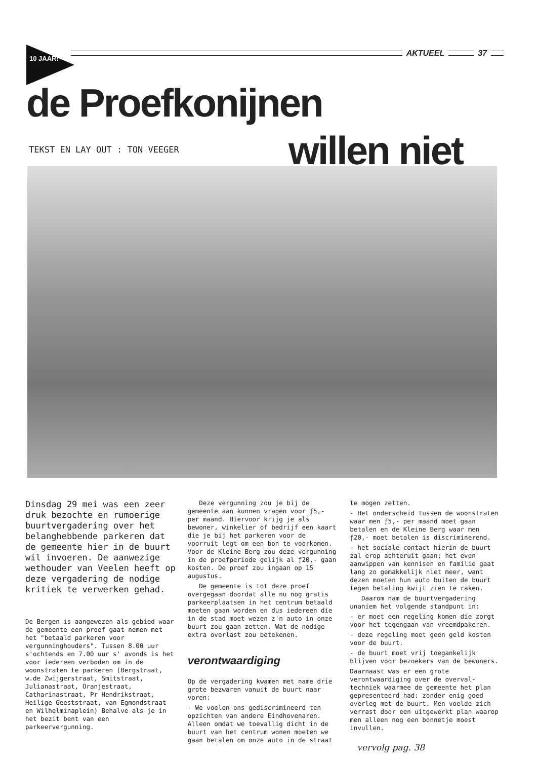10 JAAR!
AKTUEEL 37
de Proefkonijnen
TEKST EN LAY OUT : TON VEEGER willen niet
Dinsdag 29 mei was een zeer druk bezochte en rumoerige buurtvergadering over het belanghebbende parkeren dat de gemeente hier in de buurt wil invoeren. De aanwezige wethouder van Veelen heeft op deze vergadering de nodige kritiek te verwerken gehad.
De Bergen is aangewezen als gebied waar de gemeente een proef gaat nemen met het "betaald parkeren voor vergunninghouders". Tussen 8.00 uur s'ochtends en 7.00 uur s' avonds is het voor iedereen verboden om in de woonstraten te parkeren (Bergstraat, w.de Zwijgerstraat, Smitstraat, Julianastraat, Oranjestraat, Catharinastraat, Pr Hendrikstraat, Heilige Geeststraat, van Egmondstraat en Wilhelminaplein) Behalve als je in het bezit bent van een parkeervergunning.
Deze vergunning zou je bij de gemeente aan kunnen vragen voor ƒ5,- per maand. Hiervoor krijg je als bewoner, winkelier of bedrijf een kaart die je bij het parkeren voor de voorruit legt om een bon te voorkomen. Voor de Kleine Berg zou deze vergunning in de proefperiode gelijk al ƒ20,- gaan kosten. De proef zou ingaan op 15 augustus.
De gemeente is tot deze proef overgegaan doordat alle nu nog gratis parkeerplaatsen in het centrum betaald moeten gaan worden en dus iedereen die in de stad moet wezen z'n auto in onze buurt zou gaan zetten. Wat de nodige extra overlast zou betekenen.
verontwaardiging
Op de vergadering kwamen met name drie grote bezwaren vanuit de buurt naar voren:
- We voelen ons gediscrimineerd ten opzichten van andere Eindhovenaren. Alleen omdat we toevallig dicht in de buurt van het centrum wonen moeten we gaan betalen om onze auto in de straat
te mogen zetten.
- Het onderscheid tussen de woonstraten waar men ƒ5,- per maand moet gaan betalen en de Kleine Berg waar men ƒ20,- moet betalen is discriminerend.
- het sociale contact hierin de buurt zal erop achteruit gaan; het even aanwippen van kennisen en familie gaat lang zo gemakkelijk niet meer, want dezen moeten hun auto buiten de buurt tegen betaling kwijt zien te raken.
Daarom nam de buurtvergadering unaniem het volgende standpunt in:
- er moet een regeling komen die zorgt voor het tegengaan van vreemdpakeren.
- deze regeling moet geen geld kosten voor de buurt.
- de buurt moet vrij toegankelijk blijven voor bezoekers van de bewoners.
Daarnaast was er een grote verontwaardiging over de overval-techniek waarmee de gemeente het plan gepresenteerd had: zonder enig goed overleg met de buurt. Men voelde zich verrast door een uitgewerkt plan waarop men alleen nog een bonnetje moest invullen.
vervolg pag. 38